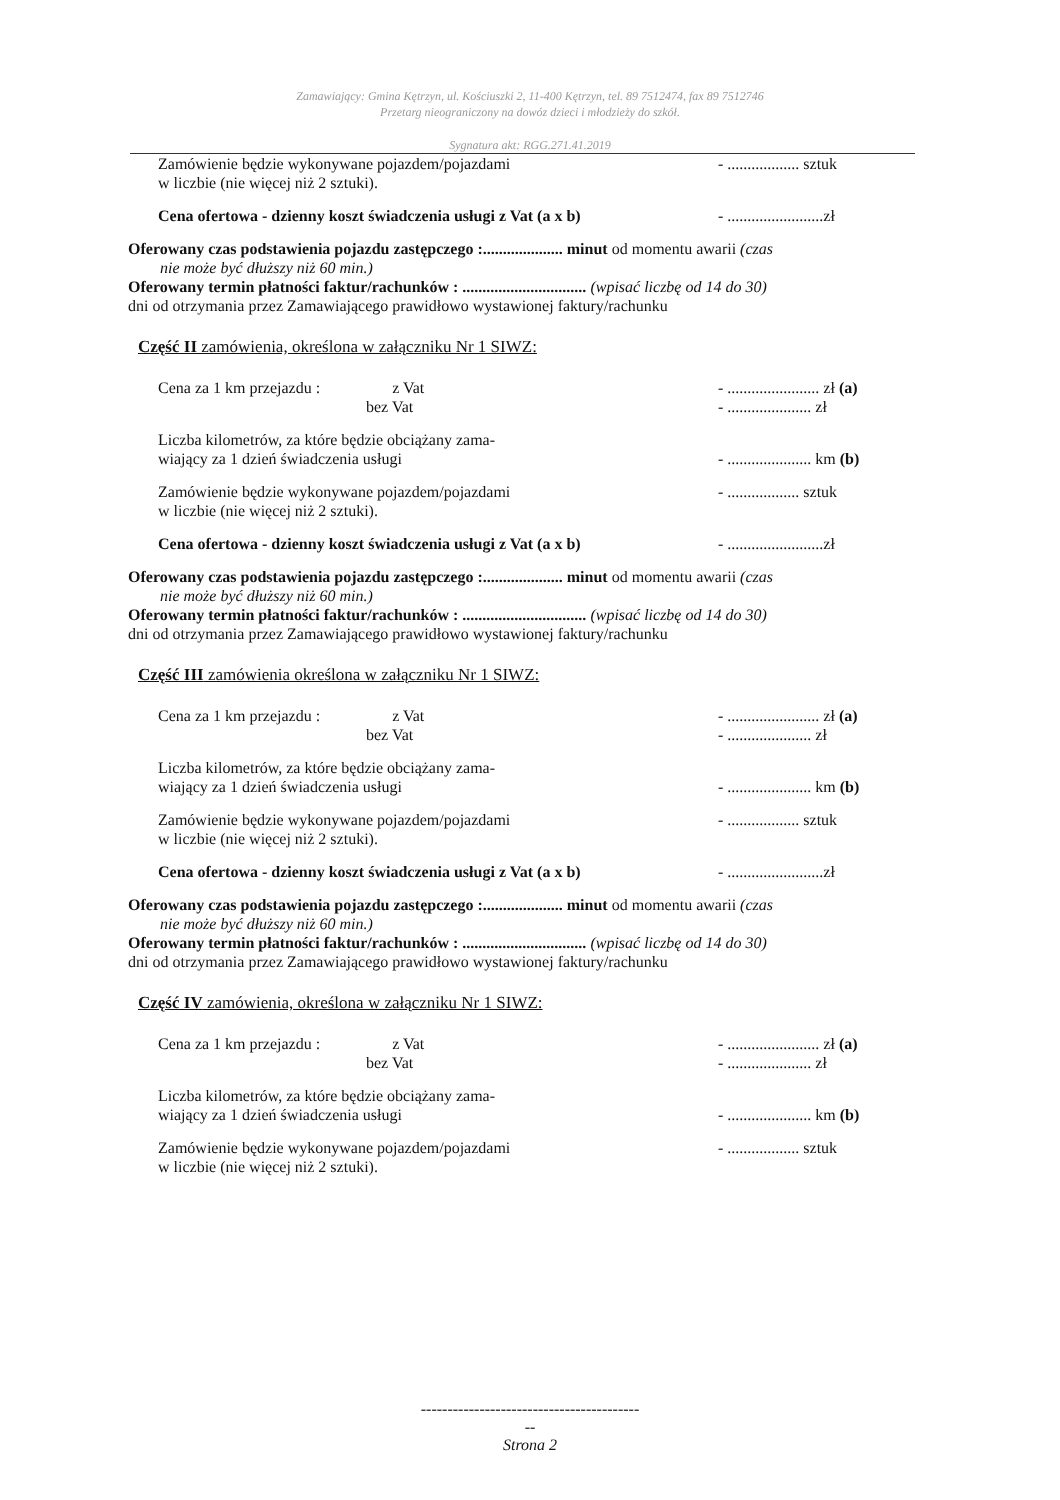Zamawiający: Gmina Kętrzyn, ul. Kościuszki 2, 11-400 Kętrzyn, tel. 89 7512474, fax 89 7512746
Przetarg nieograniczony na dowóz dzieci i młodzieży do szkół.
Sygnatura akt: RGG.271.41.2019
Zamówienie będzie wykonywane pojazdem/pojazdami
w liczbie (nie więcej niż 2 sztuki).
- .................. sztuk
Cena ofertowa - dzienny koszt świadczenia usługi z Vat (a x b)
- ........................zł
Oferowany czas podstawienia pojazdu zastępczego :.................... minut od momentu awarii (czas
nie może być dłuższy niż 60 min.)
Oferowany termin płatności faktur/rachunków : ............................... (wpisać liczbę od 14 do 30)
dni od otrzymania przez Zamawiającego prawidłowo wystawionej faktury/rachunku
Część II zamówienia, określona w załączniku Nr 1 SIWZ:
Cena za 1 km przejazdu : z Vat
bez Vat
- ....................... zł (a)
- ..................... zł
Liczba kilometrów, za które będzie obciążany zama-
wiający za 1 dzień świadczenia usługi
- ..................... km (b)
Zamówienie będzie wykonywane pojazdem/pojazdami
w liczbie (nie więcej niż 2 sztuki).
- .................. sztuk
Cena ofertowa - dzienny koszt świadczenia usługi z Vat (a x b)
- ........................zł
Oferowany czas podstawienia pojazdu zastępczego :.................... minut od momentu awarii (czas
nie może być dłuższy niż 60 min.)
Oferowany termin płatności faktur/rachunków : ............................... (wpisać liczbę od 14 do 30)
dni od otrzymania przez Zamawiającego prawidłowo wystawionej faktury/rachunku
Część III zamówienia określona w załączniku Nr 1 SIWZ:
Cena za 1 km przejazdu : z Vat
bez Vat
- ....................... zł (a)
- ..................... zł
Liczba kilometrów, za które będzie obciążany zama-
wiający za 1 dzień świadczenia usługi
- ..................... km (b)
Zamówienie będzie wykonywane pojazdem/pojazdami
w liczbie (nie więcej niż 2 sztuki).
- .................. sztuk
Cena ofertowa - dzienny koszt świadczenia usługi z Vat (a x b)
- ........................zł
Oferowany czas podstawienia pojazdu zastępczego :.................... minut od momentu awarii (czas
nie może być dłuższy niż 60 min.)
Oferowany termin płatności faktur/rachunków : ............................... (wpisać liczbę od 14 do 30)
dni od otrzymania przez Zamawiającego prawidłowo wystawionej faktury/rachunku
Część IV zamówienia, określona w załączniku Nr 1 SIWZ:
Cena za 1 km przejazdu : z Vat
bez Vat
- ....................... zł (a)
- ..................... zł
Liczba kilometrów, za które będzie obciążany zama-
wiający za 1 dzień świadczenia usługi
- ..................... km (b)
Zamówienie będzie wykonywane pojazdem/pojazdami
w liczbie (nie więcej niż 2 sztuki).
- .................. sztuk
-----------------------------------------
--
Strona 2